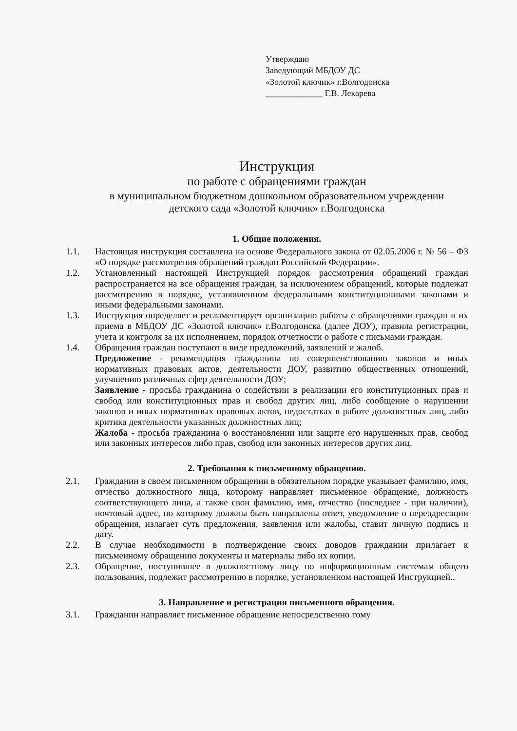Утверждаю
Заведующий МБДОУ ДС
«Золотой ключик» г.Волгодонска
_____________ Г.В. Лекарева
Инструкция
по работе с обращениями граждан
в муниципальном бюджетном дошкольном образовательном учреждении
детского сада «Золотой ключик» г.Волгодонска
1. Общие положения.
1.1. Настоящая инструкция составлена на основе Федерального закона от 02.05.2006 г. № 56 – ФЗ «О порядке рассмотрения обращений граждан Российской Федерации».
1.2. Установленный настоящей Инструкцией порядок рассмотрения обращений граждан распространяется на все обращения граждан, за исключением обращений, которые подлежат рассмотрению в порядке, установленном федеральными конституционными законами и иными федеральными законами.
1.3. Инструкция определяет и регламентирует организацию работы с обращениями граждан и их приема в МБДОУ ДС «Золотой ключик» г.Волгодонска (далее ДОУ), правила регистрации, учета и контроля за их исполнением, порядок отчетности о работе с письмами граждан.
1.4. Обращения граждан поступают в виде предложений, заявлений и жалоб.
Предложение - рекомендация гражданина по совершенствованию законов и иных нормативных правовых актов, деятельности ДОУ, развитию общественных отношений, улучшению различных сфер деятельности ДОУ;
Заявление - просьба гражданина о содействии в реализации его конституционных прав и свобод или конституционных прав и свобод других лиц, либо сообщение о нарушении законов и иных нормативных правовых актов, недостатках в работе должностных лиц, либо критика деятельности указанных должностных лиц;
Жалоба - просьба гражданина о восстановлении или защите его нарушенных прав, свобод или законных интересов либо прав, свобод или законных интересов других лиц.
2. Требования к письменному обращению.
2.1. Гражданин в своем письменном обращении в обязательном порядке указывает фамилию, имя, отчество должностного лица, которому направляет письменное обращение, должность соответствующего лица, а также свои фамилию, имя, отчество (последнее - при наличии), почтовый адрес, по которому должны быть направлены ответ, уведомление о переадресации обращения, излагает суть предложения, заявления или жалобы, ставит личную подпись и дату.
2.2. В случае необходимости в подтверждение своих доводов гражданин прилагает к письменному обращению документы и материалы либо их копии.
2.3. Обращение, поступившее в должностному лицу по информационным системам общего пользования, подлежит рассмотрению в порядке, установленном настоящей Инструкцией..
3. Направление и регистрация письменного обращения.
3.1. Гражданин направляет письменное обращение непосредственно тому